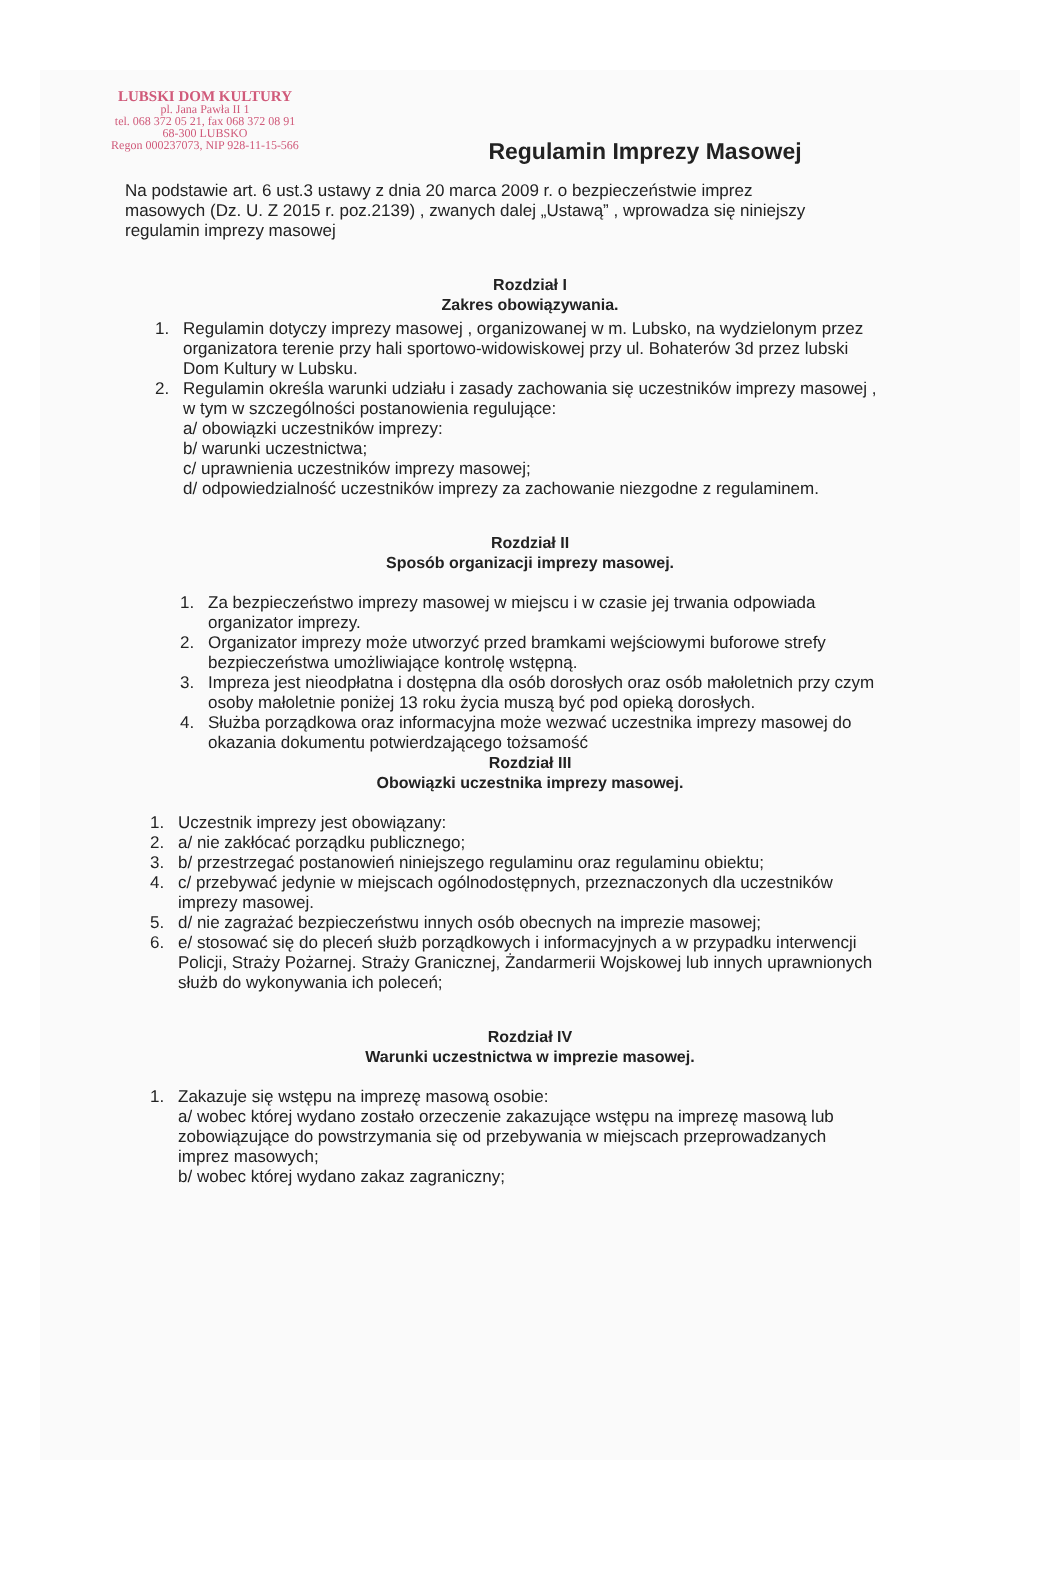LUBSKI DOM KULTURY
pl. Jana Pawła II 1
tel. 068 372 05 21, fax 068 372 08 91
68-300 LUBSKO
Regon 000237073, NIP 928-11-15-566
Regulamin Imprezy Masowej
Na podstawie art. 6 ust.3 ustawy z dnia 20 marca 2009 r. o bezpieczeństwie imprez masowych (Dz. U. Z 2015 r. poz.2139) , zwanych dalej „Ustawą” , wprowadza się niniejszy regulamin imprezy masowej
Rozdział I
Zakres obowiązywania.
1. Regulamin dotyczy imprezy masowej , organizowanej w m. Lubsko, na wydzielonym przez organizatora terenie przy hali sportowo-widowiskowej przy ul. Bohaterów 3d przez lubski Dom Kultury w Lubsku.
2. Regulamin określa warunki udziału i zasady zachowania się uczestników imprezy masowej , w tym w szczególności postanowienia regulujące:
a/ obowiązki uczestników imprezy:
b/ warunki uczestnictwa;
c/ uprawnienia uczestników imprezy masowej;
d/ odpowiedzialność uczestników imprezy za zachowanie niezgodne z regulaminem.
Rozdział II
Sposób organizacji imprezy masowej.
1. Za bezpieczeństwo imprezy masowej w miejscu i w czasie jej trwania odpowiada organizator imprezy.
2. Organizator imprezy może utworzyć przed bramkami wejściowymi buforowe strefy bezpieczeństwa umożliwiające kontrolę wstępną.
3. Impreza jest nieodpłatna i dostępna dla osób dorosłych oraz osób małoletnich przy czym osoby małoletnie poniżej 13 roku życia muszą być pod opieką dorosłych.
4. Służba porządkowa oraz informacyjna może wezwać uczestnika imprezy masowej do okazania dokumentu potwierdzającego tożsamość
Rozdział III
Obowiązki uczestnika imprezy masowej.
1. Uczestnik imprezy jest obowiązany:
2. a/ nie zakłócać porządku publicznego;
3. b/ przestrzegać postanowień niniejszego regulaminu oraz regulaminu obiektu;
4. c/ przebywać jedynie w miejscach ogólnodostępnych, przeznaczonych dla uczestników imprezy masowej.
5. d/ nie zagrażać bezpieczeństwu innych osób obecnych na imprezie masowej;
6. e/ stosować się do pleceń służb porządkowych i informacyjnych a w przypadku interwencji Policji, Straży Pożarnej. Straży Granicznej, Żandarmerii Wojskowej lub innych uprawnionych służb do wykonywania ich poleceń;
Rozdział IV
Warunki uczestnictwa w imprezie masowej.
1. Zakazuje się wstępu na imprezę masową osobie:
a/ wobec której wydano zostało orzeczenie zakazujące wstępu na imprezę masową lub zobowiązujące do powstrzymania się od przebywania w miejscach przeprowadzanych imprez masowych;
b/ wobec której wydano zakaz zagraniczny;